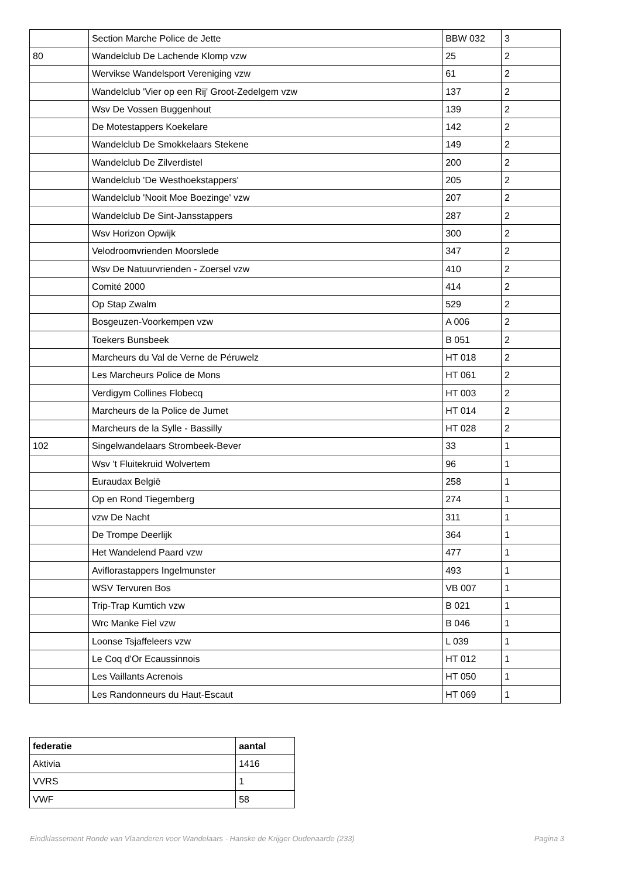| | Section Marche Police de Jette | BBW 032 | 3 |
| 80 | Wandelclub De Lachende Klomp vzw | 25 | 2 |
| | Wervikse Wandelsport Vereniging vzw | 61 | 2 |
| | Wandelclub 'Vier op een Rij' Groot-Zedelgem vzw | 137 | 2 |
| | Wsv De Vossen Buggenhout | 139 | 2 |
| | De Motestappers Koekelare | 142 | 2 |
| | Wandelclub De Smokkelaars Stekene | 149 | 2 |
| | Wandelclub De Zilverdistel | 200 | 2 |
| | Wandelclub 'De Westhoekstappers' | 205 | 2 |
| | Wandelclub 'Nooit Moe Boezinge' vzw | 207 | 2 |
| | Wandelclub De Sint-Jansstappers | 287 | 2 |
| | Wsv Horizon Opwijk | 300 | 2 |
| | Velodroomvrienden Moorslede | 347 | 2 |
| | Wsv De Natuurvrienden - Zoersel vzw | 410 | 2 |
| | Comité 2000 | 414 | 2 |
| | Op Stap Zwalm | 529 | 2 |
| | Bosgeuzen-Voorkempen vzw | A 006 | 2 |
| | Toekers Bunsbeek | B 051 | 2 |
| | Marcheurs du Val de Verne de Péruwelz | HT 018 | 2 |
| | Les Marcheurs Police de Mons | HT 061 | 2 |
| | Verdigym Collines Flobecq | HT 003 | 2 |
| | Marcheurs de la Police de Jumet | HT 014 | 2 |
| | Marcheurs de la Sylle - Bassilly | HT 028 | 2 |
| 102 | Singelwandelaars Strombeek-Bever | 33 | 1 |
| | Wsv 't Fluitekruid Wolvertem | 96 | 1 |
| | Euraudax België | 258 | 1 |
| | Op en Rond Tiegemberg | 274 | 1 |
| | vzw De Nacht | 311 | 1 |
| | De Trompe Deerlijk | 364 | 1 |
| | Het Wandelend Paard vzw | 477 | 1 |
| | Aviflorastappers Ingelmunster | 493 | 1 |
| | WSV Tervuren Bos | VB 007 | 1 |
| | Trip-Trap Kumtich vzw | B 021 | 1 |
| | Wrc Manke Fiel vzw | B 046 | 1 |
| | Loonse Tsjaffeleers vzw | L 039 | 1 |
| | Le Coq d'Or Ecaussinnois | HT 012 | 1 |
| | Les Vaillants Acrenois | HT 050 | 1 |
| | Les Randonneurs du Haut-Escaut | HT 069 | 1 |
| federatie | aantal |
| --- | --- |
| Aktivia | 1416 |
| VVRS | 1 |
| VWF | 58 |
Eindklassement Ronde van Vlaanderen voor Wandelaars - Hanske de Krijger Oudenaarde (233) Pagina 3